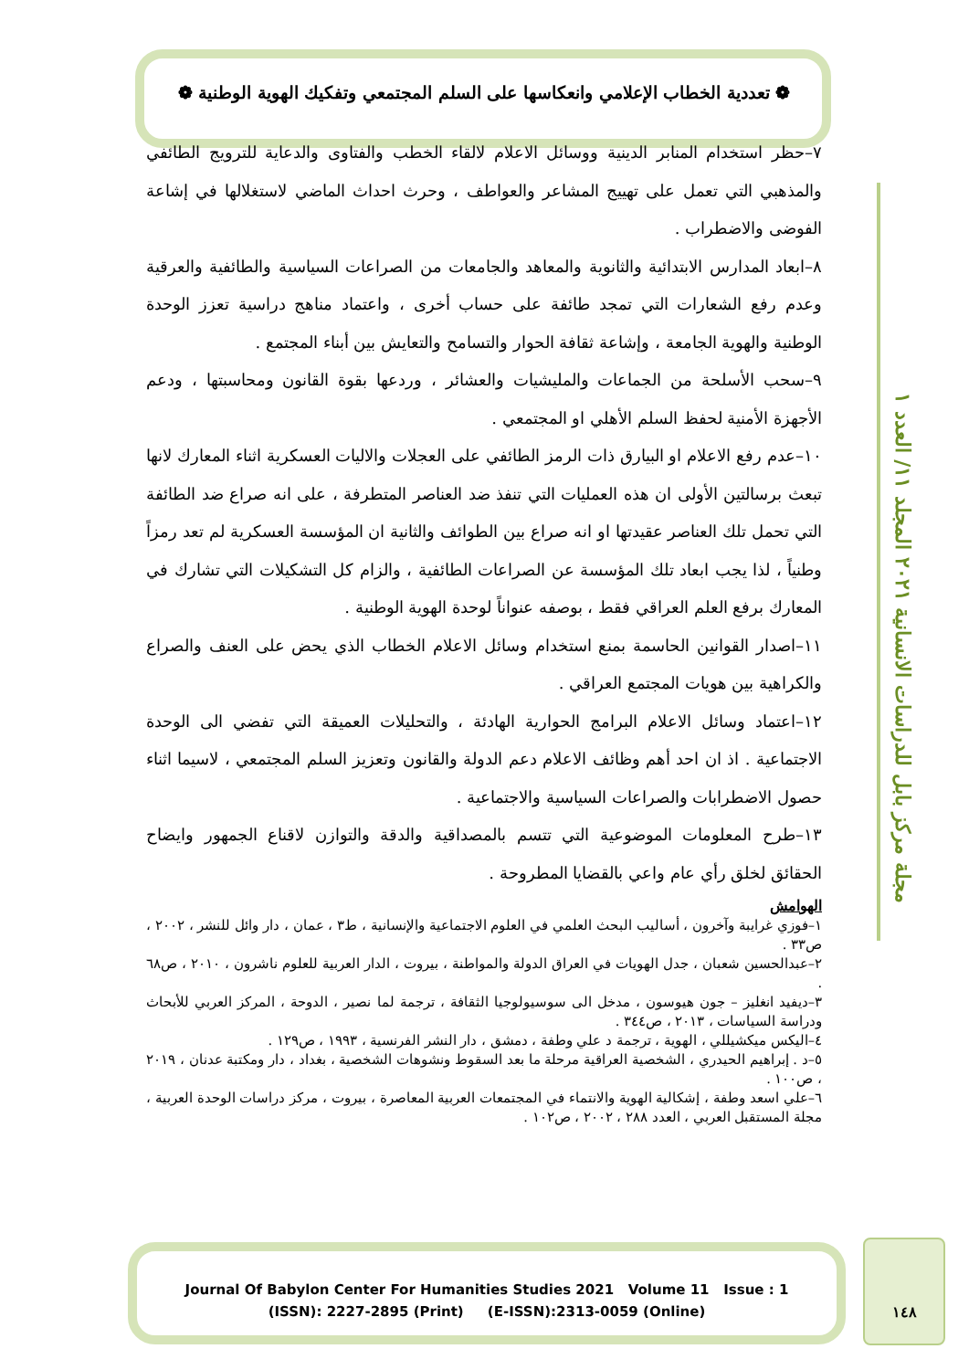مجلة مركز بابل للدراسات الانسانية ٢٠٢١ المجلد ١١/ العدد ١
❁ تعددية الخطاب الإعلامي وانعكاسها على السلم المجتمعي وتفكيك الهوية الوطنية ❁
٧–حظر استخدام المنابر الدينية ووسائل الاعلام لالقاء الخطب والفتاوى والدعاية للترويج الطائفي والمذهبي التي تعمل على تهييج المشاعر والعواطف ، وحرث احداث الماضي لاستغلالها في إشاعة الفوضى والاضطراب .
٨–ابعاد المدارس الابتدائية والثانوية والمعاهد والجامعات من الصراعات السياسية والطائفية والعرقية وعدم رفع الشعارات التي تمجد طائفة على حساب أخرى ، واعتماد مناهج دراسية تعزز الوحدة الوطنية والهوية الجامعة ، وإشاعة ثقافة الحوار والتسامح والتعايش بين أبناء المجتمع .
٩–سحب الأسلحة من الجماعات والمليشيات والعشائر ، وردعها بقوة القانون ومحاسبتها ، ودعم الأجهزة الأمنية لحفظ السلم الأهلي او المجتمعي .
١٠–عدم رفع الاعلام او البيارق ذات الرمز الطائفي على العجلات والاليات العسكرية اثناء المعارك لانها تبعث برسالتين الأولى ان هذه العمليات التي تنفذ ضد العناصر المتطرفة ، على انه صراع ضد الطائفة التي تحمل تلك العناصر عقيدتها او انه صراع بين الطوائف والثانية ان المؤسسة العسكرية لم تعد رمزاً وطنياً ، لذا يجب ابعاد تلك المؤسسة عن الصراعات الطائفية ، والزام كل التشكيلات التي تشارك في المعارك برفع العلم العراقي فقط ، بوصفه عنواناً لوحدة الهوية الوطنية .
١١–اصدار القوانين الحاسمة بمنع استخدام وسائل الاعلام الخطاب الذي يحض على العنف والصراع والكراهية بين هويات المجتمع العراقي .
١٢–اعتماد وسائل الاعلام البرامج الحوارية الهادئة ، والتحليلات العميقة التي تفضي الى الوحدة الاجتماعية . اذ ان احد أهم وظائف الاعلام دعم الدولة والقانون وتعزيز السلم المجتمعي ، لاسيما اثناء حصول الاضطرابات والصراعات السياسية والاجتماعية .
١٣–طرح المعلومات الموضوعية التي تتسم بالمصداقية والدقة والتوازن لاقناع الجمهور وايضاح الحقائق لخلق رأي عام واعي بالقضايا المطروحة .
الهوامش
١–فوزي غرايبة وآخرون ، أساليب البحث العلمي في العلوم الاجتماعية والإنسانية ، ط٣ ، عمان ، دار وائل للنشر ، ٢٠٠٢ ، ص٣٣ .
٢–عبدالحسين شعبان ، جدل الهويات في العراق الدولة والمواطنة ، بيروت ، الدار العربية للعلوم ناشرون ، ٢٠١٠ ، ص٦٨ .
٣–ديفيد انغليز – جون هيوسون ، مدخل الى سوسيولوجيا الثقافة ، ترجمة لما نصير ، الدوحة ، المركز العربي للأبحاث ودراسة السياسات ، ٢٠١٣ ، ص٣٤٤ .
٤–اليكس ميكشيللي ، الهوية ، ترجمة د علي وطفة ، دمشق ، دار النشر الفرنسية ، ١٩٩٣ ، ص١٢٩ .
٥–د . إبراهيم الحيدري ، الشخصية العراقية مرحلة ما بعد السقوط ونشوهات الشخصية ، بغداد ، دار ومكتبة عدنان ، ٢٠١٩ ، ص١٠٠ .
٦–علي اسعد وطفة ، إشكالية الهوية والانتماء في المجتمعات العربية المعاصرة ، بيروت ، مركز دراسات الوحدة العربية ، مجلة المستقبل العربي ، العدد ٢٨٨ ، ٢٠٠٢ ، ص١٠٢ .
Journal Of Babylon Center For Humanities Studies 2021 Volume 11 Issue : 1
(ISSN): 2227-2895 (Print) (E-ISSN):2313-0059 (Online)
١٤٨